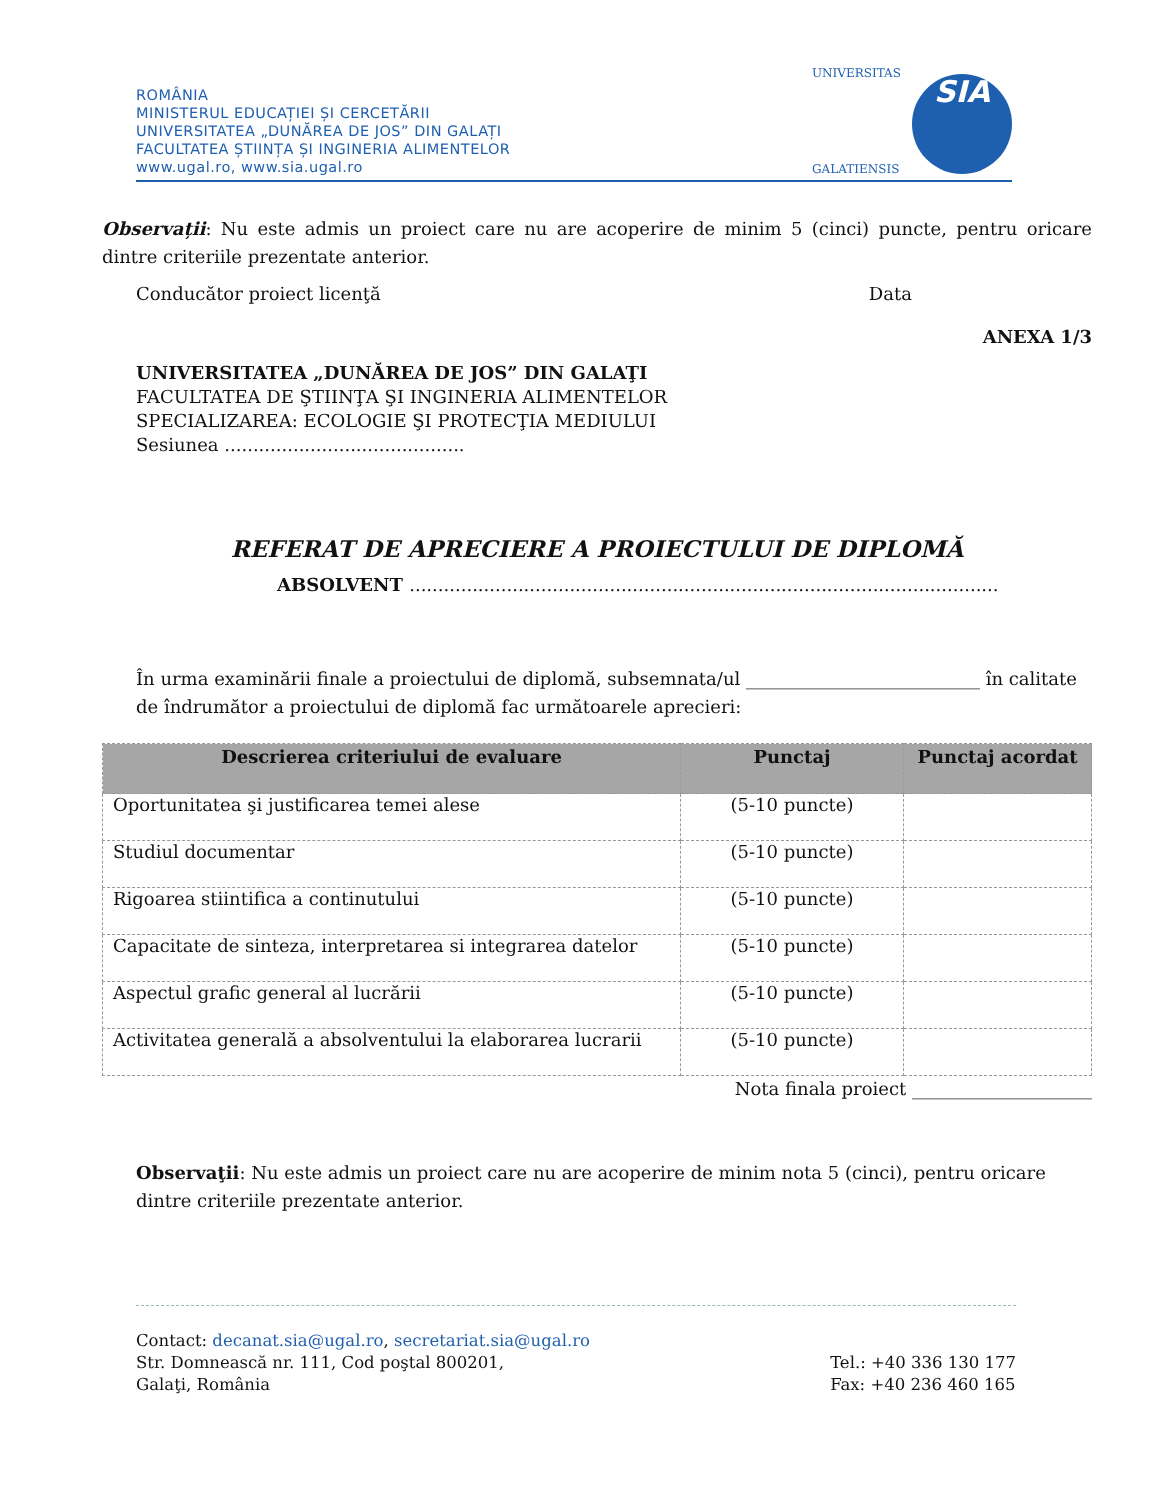ROMÂNIA
MINISTERUL EDUCAȚIEI ȘI CERCETĂRII
UNIVERSITATEA „DUNĂREA DE JOS” DIN GALAȚI
FACULTATEA ȘTIINȚA ȘI INGINERIA ALIMENTELOR
www.ugal.ro, www.sia.ugal.ro
UNIVERSITAS
GALATIENSIS
SIA
Observații: Nu este admis un proiect care nu are acoperire de minim 5 (cinci) puncte, pentru oricare dintre criteriile prezentate anterior.
Conducător proiect licenţă Data
ANEXA 1/3
UNIVERSITATEA „DUNĂREA DE JOS” DIN GALAŢI
FACULTATEA DE ŞTIINŢA ŞI INGINERIA ALIMENTELOR
SPECIALIZAREA: ECOLOGIE ŞI PROTECŢIA MEDIULUI
Sesiunea ..........................................
REFERAT DE APRECIERE A PROIECTULUI DE DIPLOMĂ
ABSOLVENT .......................................................................................................
În urma examinării finale a proiectului de diplomă, subsemnata/ul __________________________ în calitate de îndrumător a proiectului de diplomă fac următoarele aprecieri:
| Descrierea criteriului de evaluare | Punctaj | Punctaj acordat |
| --- | --- | --- |
| Oportunitatea şi justificarea temei alese | (5-10 puncte) | |
| Studiul documentar | (5-10 puncte) | |
| Rigoarea stiintifica a continutului | (5-10 puncte) | |
| Capacitate de sinteza, interpretarea si integrarea datelor | (5-10 puncte) | |
| Aspectul grafic general al lucrării | (5-10 puncte) | |
| Activitatea generală a absolventului la elaborarea lucrarii | (5-10 puncte) | |
Nota finala proiect ____________________
Observaţii: Nu este admis un proiect care nu are acoperire de minim nota 5 (cinci), pentru oricare dintre criteriile prezentate anterior.
Contact: decanat.sia@ugal.ro, secretariat.sia@ugal.ro
Str. Domnească nr. 111, Cod poştal 800201,
Galaţi, România
Tel.: +40 336 130 177
Fax: +40 236 460 165